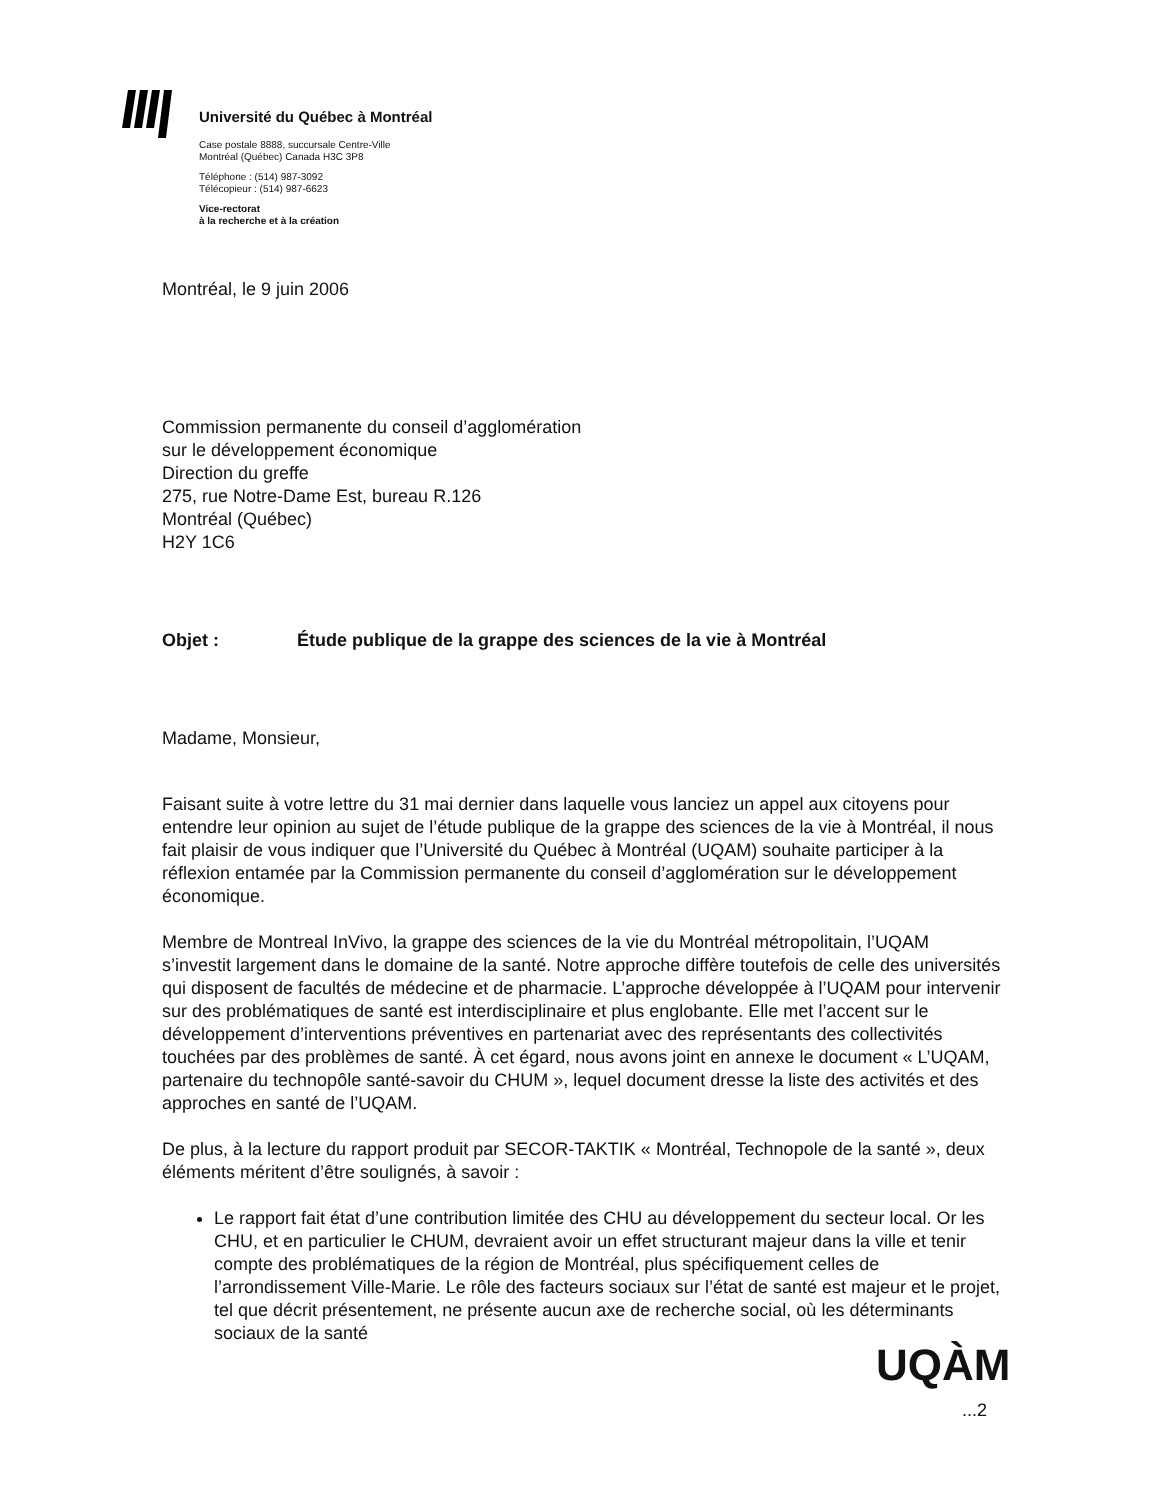Université du Québec à Montréal
Case postale 8888, succursale Centre-Ville
Montréal (Québec) Canada H3C 3P8
Téléphone : (514) 987-3092
Télécopieur : (514) 987-6623
Vice-rectorat
à la recherche et à la création
Montréal, le 9 juin 2006
Commission permanente du conseil d’agglomération
sur le développement économique
Direction du greffe
275, rue Notre-Dame Est, bureau R.126
Montréal (Québec)
H2Y 1C6
Objet : Étude publique de la grappe des sciences de la vie à Montréal
Madame, Monsieur,
Faisant suite à votre lettre du 31 mai dernier dans laquelle vous lanciez un appel aux citoyens pour entendre leur opinion au sujet de l’étude publique de la grappe des sciences de la vie à Montréal, il nous fait plaisir de vous indiquer que l’Université du Québec à Montréal (UQAM) souhaite participer à la réflexion entamée par la Commission permanente du conseil d’agglomération sur le développement économique.
Membre de Montreal InVivo, la grappe des sciences de la vie du Montréal métropolitain, l’UQAM s’investit largement dans le domaine de la santé. Notre approche diffère toutefois de celle des universités qui disposent de facultés de médecine et de pharmacie. L’approche développée à l’UQAM pour intervenir sur des problématiques de santé est interdisciplinaire et plus englobante. Elle met l’accent sur le développement d’interventions préventives en partenariat avec des représentants des collectivités touchées par des problèmes de santé. À cet égard, nous avons joint en annexe le document « L’UQAM, partenaire du technopôle santé-savoir du CHUM », lequel document dresse la liste des activités et des approches en santé de l’UQAM.
De plus, à la lecture du rapport produit par SECOR-TAKTIK « Montréal, Technopole de la santé », deux éléments méritent d’être soulignés, à savoir :
Le rapport fait état d’une contribution limitée des CHU au développement du secteur local. Or les CHU, et en particulier le CHUM, devraient avoir un effet structurant majeur dans la ville et tenir compte des problématiques de la région de Montréal, plus spécifiquement celles de l’arrondissement Ville-Marie. Le rôle des facteurs sociaux sur l’état de santé est majeur et le projet, tel que décrit présentement, ne présente aucun axe de recherche social, où les déterminants sociaux de la santé
UQÀM
...2